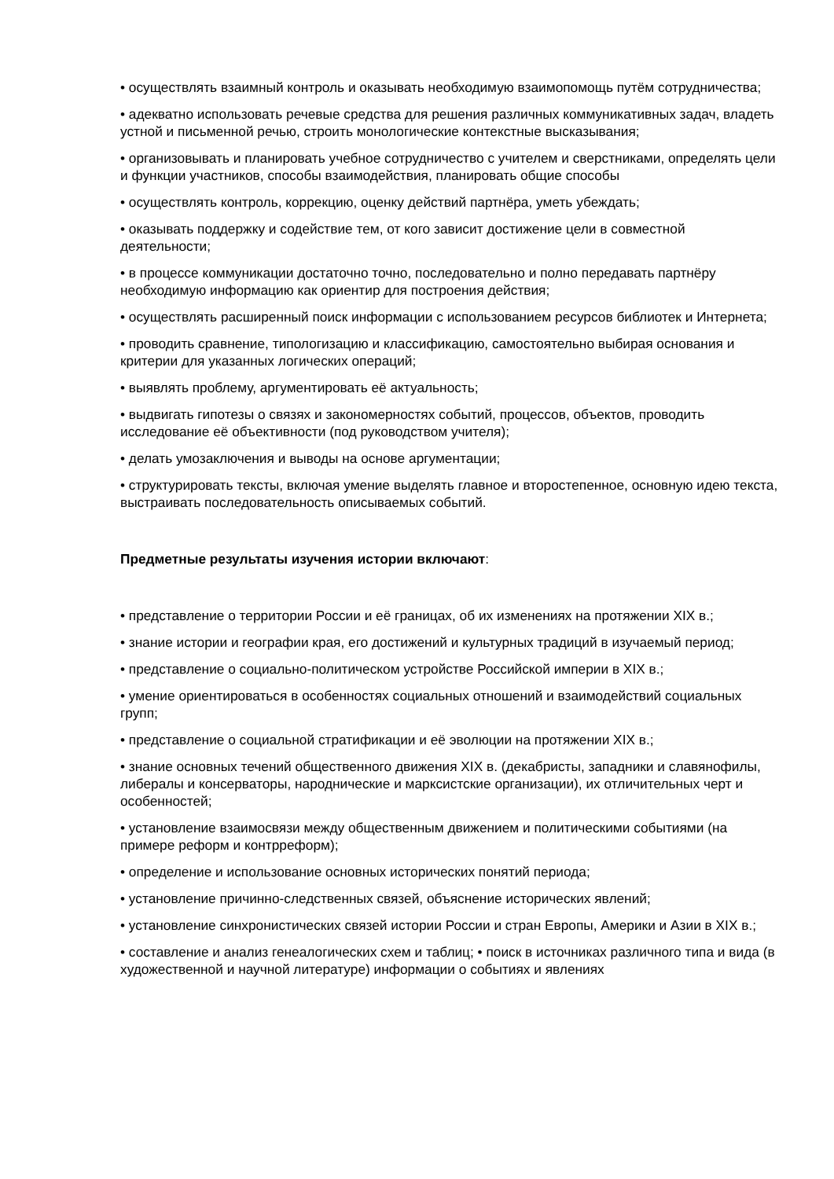• осуществлять взаимный контроль и оказывать необходимую взаимопомощь путём сотрудничества;
• адекватно использовать речевые средства для решения различных коммуникативных задач, владеть устной и письменной речью, строить монологические контекстные высказывания;
• организовывать и планировать учебное сотрудничество с учителем и сверстниками, определять цели и функции участников, способы взаимодействия, планировать общие способы
• осуществлять контроль, коррекцию, оценку действий партнёра, уметь убеждать;
• оказывать поддержку и содействие тем, от кого зависит достижение цели в совместной деятельности;
• в процессе коммуникации достаточно точно, последовательно и полно передавать партнёру необходимую информацию как ориентир для построения действия;
• осуществлять расширенный поиск информации с использованием ресурсов библиотек и Интернета;
• проводить сравнение, типологизацию и классификацию, самостоятельно выбирая основания и критерии для указанных логических операций;
• выявлять проблему, аргументировать её актуальность;
• выдвигать гипотезы о связях и закономерностях событий, процессов, объектов, проводить исследование её объективности (под руководством учителя);
• делать умозаключения и выводы на основе аргументации;
• структурировать тексты, включая умение выделять главное и второстепенное, основную идею текста, выстраивать последовательность описываемых событий.
Предметные результаты изучения истории включают:
• представление о территории России и её границах, об их изменениях на протяжении XIX в.;
• знание истории и географии края, его достижений и культурных традиций в изучаемый период;
• представление о социально-политическом устройстве Российской империи в XIX в.;
• умение ориентироваться в особенностях социальных отношений и взаимодействий социальных групп;
• представление о социальной стратификации и её эволюции на протяжении XIX в.;
• знание основных течений общественного движения XIX в. (декабристы, западники и славянофилы, либералы и консерваторы, народнические и марксистские организации), их отличительных черт и особенностей;
• установление взаимосвязи между общественным движением и политическими событиями (на примере реформ и контрреформ);
• определение и использование основных исторических понятий периода;
• установление причинно-следственных связей, объяснение исторических явлений;
• установление синхронистических связей истории России и стран Европы, Америки и Азии в XIX в.;
• составление и анализ генеалогических схем и таблиц; • поиск в источниках различного типа и вида (в художественной и научной литературе) информации о событиях и явлениях